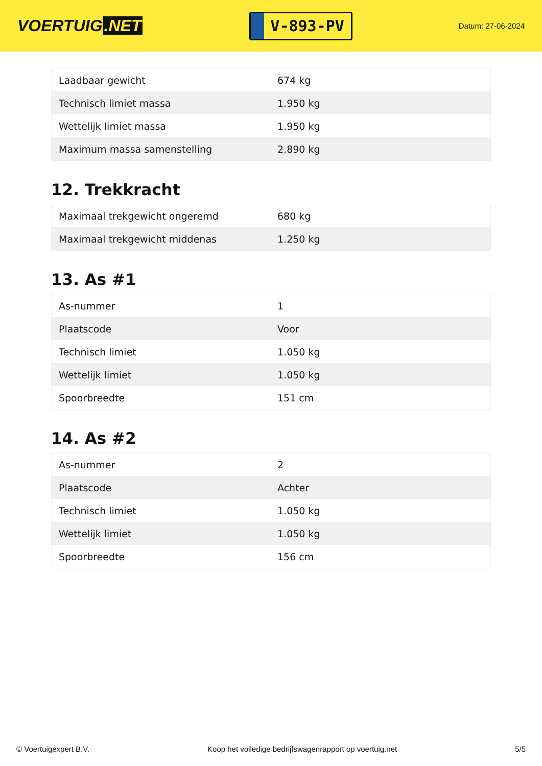VOERTUIG.NET
V-893-PV
Datum: 27-06-2024
| Laadbaar gewicht | 674 kg |
| Technisch limiet massa | 1.950 kg |
| Wettelijk limiet massa | 1.950 kg |
| Maximum massa samenstelling | 2.890 kg |
12. Trekkracht
| Maximaal trekgewicht ongeremd | 680 kg |
| Maximaal trekgewicht middenas | 1.250 kg |
13. As #1
| As-nummer | 1 |
| Plaatscode | Voor |
| Technisch limiet | 1.050 kg |
| Wettelijk limiet | 1.050 kg |
| Spoorbreedte | 151 cm |
14. As #2
| As-nummer | 2 |
| Plaatscode | Achter |
| Technisch limiet | 1.050 kg |
| Wettelijk limiet | 1.050 kg |
| Spoorbreedte | 156 cm |
© Voertuigexpert B.V. Koop het volledige bedrijfswagenrapport op voertuig.net 5/5